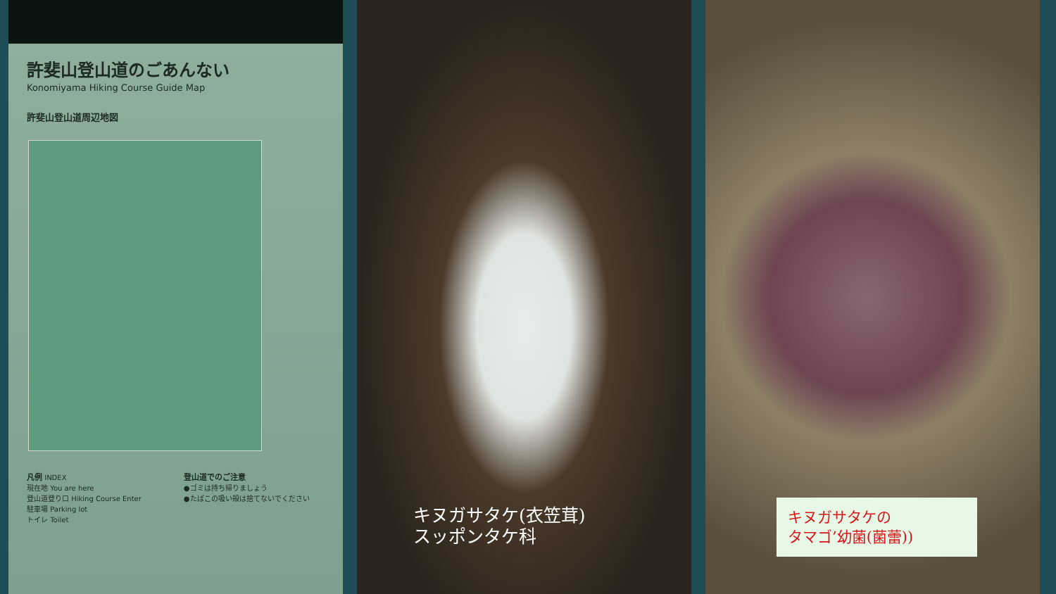許斐山登山道のごあんない
Konomiyama Hiking Course Guide Map
許斐山登山道周辺地図
凡例 INDEX
現在地 You are here
登山道登り口 Hiking Course Enter
駐車場 Parking lot
トイレ Toilet
登山道でのご注意
●ゴミは持ち帰りましょう
●たばこの吸い殻は捨てないでください
キヌガサタケ(衣笠茸)
スッポンタケ科
キヌガサタケの
タマゴ’幼菌(菌蕾))